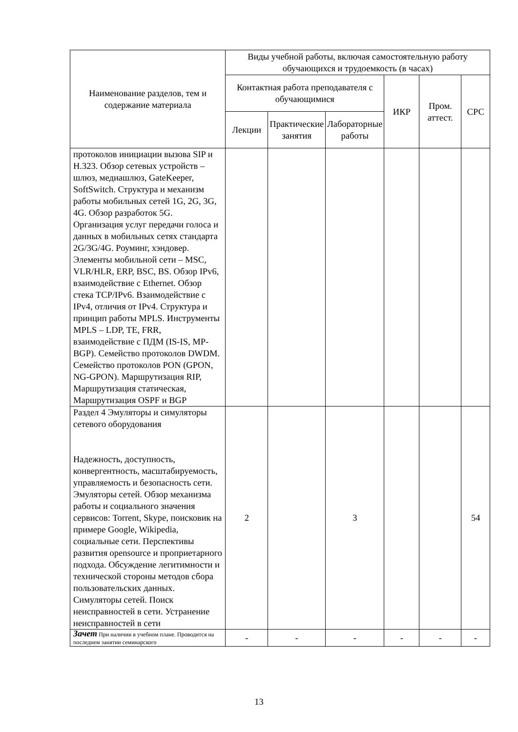| Наименование разделов, тем и содержание материала | Виды учебной работы, включая самостоятельную работу обучающихся и трудоемкость (в часах) | | | | | |
| --- | --- | --- | --- | --- | --- | --- |
| | Контактная работа преподавателя с обучающимися | | | ИКР | Пром. аттест. | СРС |
| | Лекции | Практические занятия | Лабораторные работы | | | |
| протоколов инициации вызова SIP и H.323. Обзор сетевых устройств – шлюз, медиашлюз, GateKeeper, SoftSwitch. Структура и механизм работы мобильных сетей 1G, 2G, 3G, 4G. Обзор разработок 5G. Организация услуг передачи голоса и данных в мобильных сетях стандарта 2G/3G/4G. Роуминг, хэндовер. Элементы мобильной сети – MSC, VLR/HLR, ERP, BSC, BS. Обзор IPv6, взаимодействие с Ethernet. Обзор стека TCP/IPv6. Взаимодействие с IPv4, отличия от IPv4. Структура и принцип работы MPLS. Инструменты MPLS – LDP, TE, FRR, взаимодействие с ПДМ (IS-IS, MP-BGP). Семейство протоколов DWDM. Семейство протоколов PON (GPON, NG-GPON). Маршрутизация RIP, Маршрутизация статическая, Маршрутизация OSPF и BGP | | | | | | |
| Раздел 4 Эмуляторы и симуляторы сетевого оборудования Надежность, доступность, конвергентность, масштабируемость, управляемость и безопасность сети. Эмуляторы сетей. Обзор механизма работы и социального значения сервисов: Torrent, Skype, поисковик на примере Google, Wikipedia, социальные сети. Перспективы развития opensource и проприетарного подхода. Обсуждение легитимности и технической стороны методов сбора пользовательских данных. Симуляторы сетей. Поиск неисправностей в сети. Устранение неисправностей в сети | 2 | | 3 | | | 54 |
| Зачет При наличии в учебном плане. Проводится на последнем занятии семинарского | - | - | - | - | - | - |
13